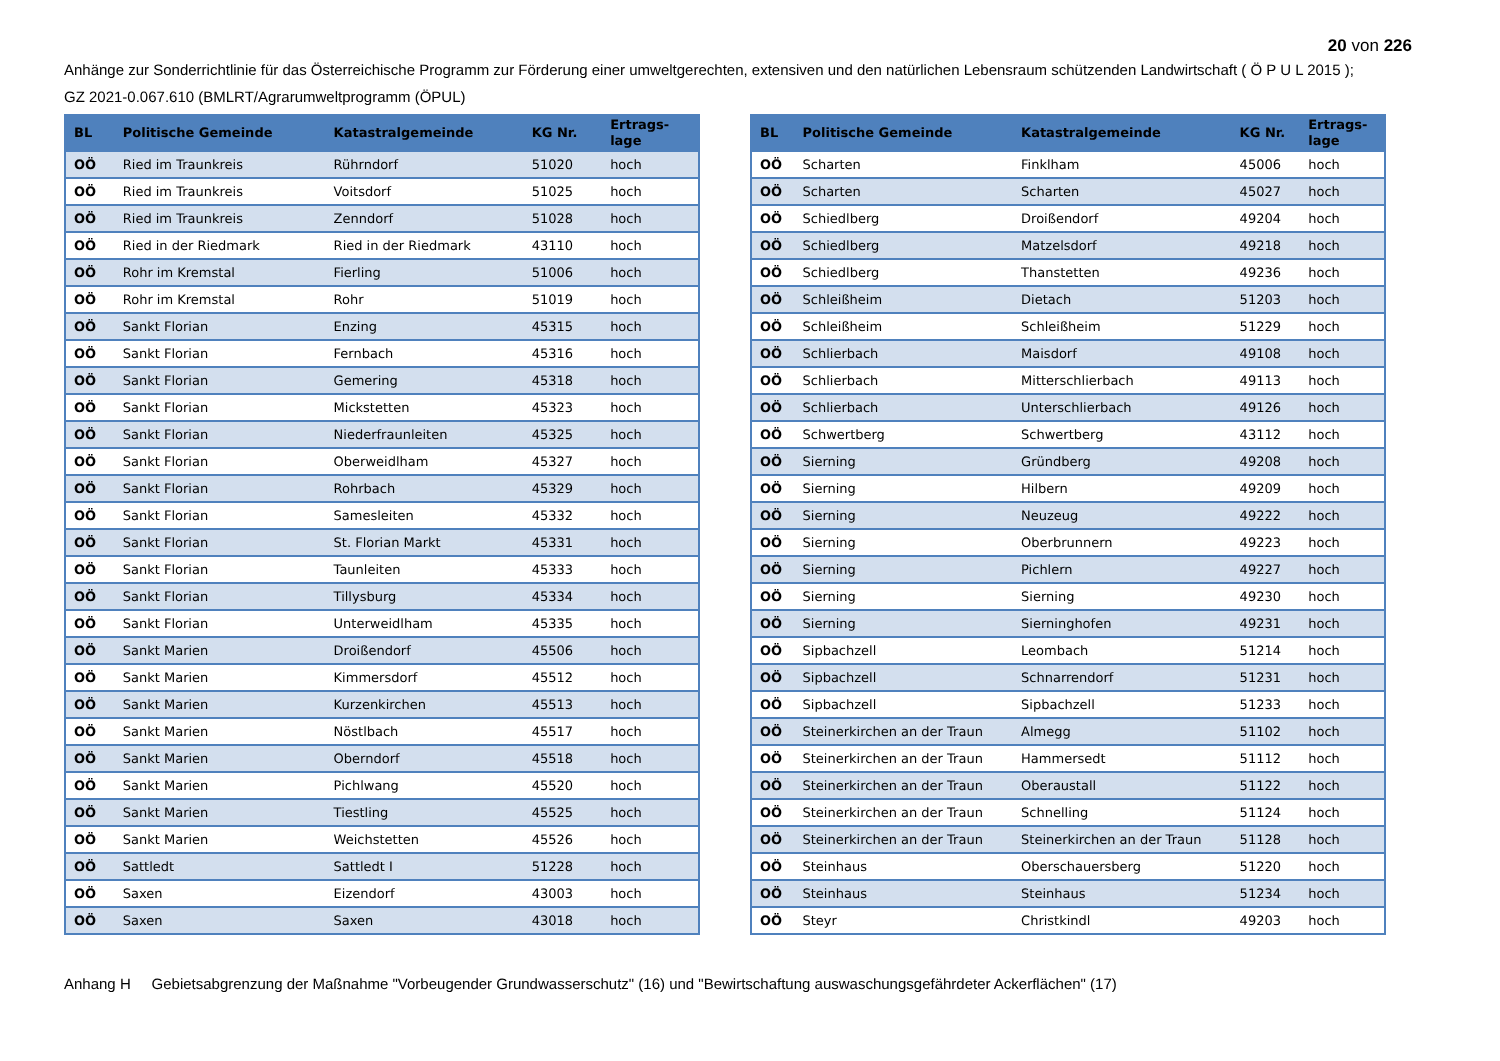20 von 226
Anhänge zur Sonderrichtlinie für das Österreichische Programm zur Förderung einer umweltgerechten, extensiven und den natürlichen Lebensraum schützenden Landwirtschaft ( Ö P U L 2015 );
GZ 2021-0.067.610 (BMLRT/Agrarumweltprogramm (ÖPUL)
| BL | Politische Gemeinde | Katastralgemeinde | KG Nr. | Ertrags- lage |
| --- | --- | --- | --- | --- |
| OÖ | Ried im Traunkreis | Rührndorf | 51020 | hoch |
| OÖ | Ried im Traunkreis | Voitsdorf | 51025 | hoch |
| OÖ | Ried im Traunkreis | Zenndorf | 51028 | hoch |
| OÖ | Ried in der Riedmark | Ried in der Riedmark | 43110 | hoch |
| OÖ | Rohr im Kremstal | Fierling | 51006 | hoch |
| OÖ | Rohr im Kremstal | Rohr | 51019 | hoch |
| OÖ | Sankt Florian | Enzing | 45315 | hoch |
| OÖ | Sankt Florian | Fernbach | 45316 | hoch |
| OÖ | Sankt Florian | Gemering | 45318 | hoch |
| OÖ | Sankt Florian | Mickstetten | 45323 | hoch |
| OÖ | Sankt Florian | Niederfraunleiten | 45325 | hoch |
| OÖ | Sankt Florian | Oberweidlham | 45327 | hoch |
| OÖ | Sankt Florian | Rohrbach | 45329 | hoch |
| OÖ | Sankt Florian | Samesleiten | 45332 | hoch |
| OÖ | Sankt Florian | St. Florian Markt | 45331 | hoch |
| OÖ | Sankt Florian | Taunleiten | 45333 | hoch |
| OÖ | Sankt Florian | Tillysburg | 45334 | hoch |
| OÖ | Sankt Florian | Unterweidlham | 45335 | hoch |
| OÖ | Sankt Marien | Droißendorf | 45506 | hoch |
| OÖ | Sankt Marien | Kimmersdorf | 45512 | hoch |
| OÖ | Sankt Marien | Kurzenkirchen | 45513 | hoch |
| OÖ | Sankt Marien | Nöstlbach | 45517 | hoch |
| OÖ | Sankt Marien | Oberndorf | 45518 | hoch |
| OÖ | Sankt Marien | Pichlwang | 45520 | hoch |
| OÖ | Sankt Marien | Tiestling | 45525 | hoch |
| OÖ | Sankt Marien | Weichstetten | 45526 | hoch |
| OÖ | Sattledt | Sattledt I | 51228 | hoch |
| OÖ | Saxen | Eizendorf | 43003 | hoch |
| OÖ | Saxen | Saxen | 43018 | hoch |
| BL | Politische Gemeinde | Katastralgemeinde | KG Nr. | Ertrags- lage |
| --- | --- | --- | --- | --- |
| OÖ | Scharten | Finklham | 45006 | hoch |
| OÖ | Scharten | Scharten | 45027 | hoch |
| OÖ | Schiedlberg | Droißendorf | 49204 | hoch |
| OÖ | Schiedlberg | Matzelsdorf | 49218 | hoch |
| OÖ | Schiedlberg | Thanstetten | 49236 | hoch |
| OÖ | Schleißheim | Dietach | 51203 | hoch |
| OÖ | Schleißheim | Schleißheim | 51229 | hoch |
| OÖ | Schlierbach | Maisdorf | 49108 | hoch |
| OÖ | Schlierbach | Mitterschlierbach | 49113 | hoch |
| OÖ | Schlierbach | Unterschlierbach | 49126 | hoch |
| OÖ | Schwertberg | Schwertberg | 43112 | hoch |
| OÖ | Sierning | Gründberg | 49208 | hoch |
| OÖ | Sierning | Hilbern | 49209 | hoch |
| OÖ | Sierning | Neuzeug | 49222 | hoch |
| OÖ | Sierning | Oberbrunnern | 49223 | hoch |
| OÖ | Sierning | Pichlern | 49227 | hoch |
| OÖ | Sierning | Sierning | 49230 | hoch |
| OÖ | Sierning | Sierninghofen | 49231 | hoch |
| OÖ | Sipbachzell | Leombach | 51214 | hoch |
| OÖ | Sipbachzell | Schnarrendorf | 51231 | hoch |
| OÖ | Sipbachzell | Sipbachzell | 51233 | hoch |
| OÖ | Steinerkirchen an der Traun | Almegg | 51102 | hoch |
| OÖ | Steinerkirchen an der Traun | Hammersedt | 51112 | hoch |
| OÖ | Steinerkirchen an der Traun | Oberaustall | 51122 | hoch |
| OÖ | Steinerkirchen an der Traun | Schnelling | 51124 | hoch |
| OÖ | Steinerkirchen an der Traun | Steinerkirchen an der Traun | 51128 | hoch |
| OÖ | Steinhaus | Oberschauersberg | 51220 | hoch |
| OÖ | Steinhaus | Steinhaus | 51234 | hoch |
| OÖ | Steyr | Christkindl | 49203 | hoch |
Anhang H Gebietsabgrenzung der Maßnahme "Vorbeugender Grundwasserschutz" (16) und "Bewirtschaftung auswaschungsgefährdeter Ackerflächen" (17)